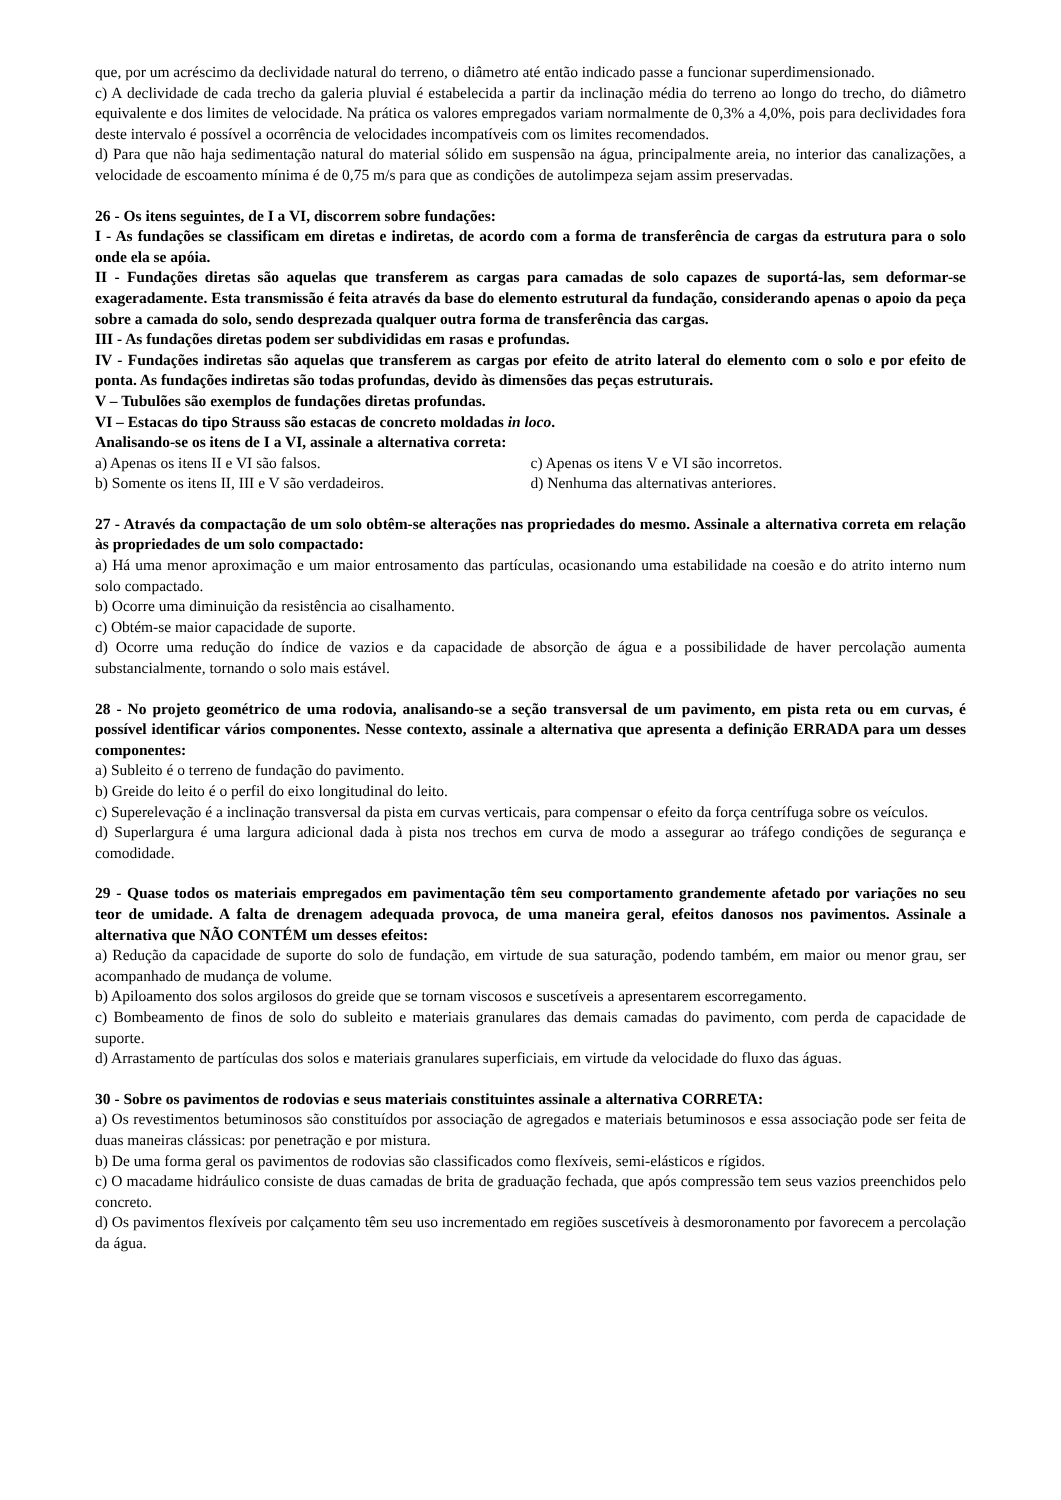que, por um acréscimo da declividade natural do terreno, o diâmetro até então indicado passe a funcionar superdimensionado.
c) A declividade de cada trecho da galeria pluvial é estabelecida a partir da inclinação média do terreno ao longo do trecho, do diâmetro equivalente e dos limites de velocidade. Na prática os valores empregados variam normalmente de 0,3% a 4,0%, pois para declividades fora deste intervalo é possível a ocorrência de velocidades incompatíveis com os limites recomendados.
d) Para que não haja sedimentação natural do material sólido em suspensão na água, principalmente areia, no interior das canalizações, a velocidade de escoamento mínima é de 0,75 m/s para que as condições de autolimpeza sejam assim preservadas.
26 - Os itens seguintes, de I a VI, discorrem sobre fundações:
I - As fundações se classificam em diretas e indiretas, de acordo com a forma de transferência de cargas da estrutura para o solo onde ela se apóia.
II - Fundações diretas são aquelas que transferem as cargas para camadas de solo capazes de suportá-las, sem deformar-se exageradamente. Esta transmissão é feita através da base do elemento estrutural da fundação, considerando apenas o apoio da peça sobre a camada do solo, sendo desprezada qualquer outra forma de transferência das cargas.
III - As fundações diretas podem ser subdivididas em rasas e profundas.
IV - Fundações indiretas são aquelas que transferem as cargas por efeito de atrito lateral do elemento com o solo e por efeito de ponta. As fundações indiretas são todas profundas, devido às dimensões das peças estruturais.
V – Tubulões são exemplos de fundações diretas profundas.
VI – Estacas do tipo Strauss são estacas de concreto moldadas in loco.
Analisando-se os itens de I a VI, assinale a alternativa correta:
a) Apenas os itens II e VI são falsos.
c) Apenas os itens V e VI são incorretos.
b) Somente os itens II, III e V são verdadeiros.
d) Nenhuma das alternativas anteriores.
27 - Através da compactação de um solo obtêm-se alterações nas propriedades do mesmo. Assinale a alternativa correta em relação às propriedades de um solo compactado:
a) Há uma menor aproximação e um maior entrosamento das partículas, ocasionando uma estabilidade na coesão e do atrito interno num solo compactado.
b) Ocorre uma diminuição da resistência ao cisalhamento.
c) Obtém-se maior capacidade de suporte.
d) Ocorre uma redução do índice de vazios e da capacidade de absorção de água e a possibilidade de haver percolação aumenta substancialmente, tornando o solo mais estável.
28 - No projeto geométrico de uma rodovia, analisando-se a seção transversal de um pavimento, em pista reta ou em curvas, é possível identificar vários componentes. Nesse contexto, assinale a alternativa que apresenta a definição ERRADA para um desses componentes:
a) Subleito é o terreno de fundação do pavimento.
b) Greide do leito é o perfil do eixo longitudinal do leito.
c) Superelevação é a inclinação transversal da pista em curvas verticais, para compensar o efeito da força centrífuga sobre os veículos.
d) Superlargura é uma largura adicional dada à pista nos trechos em curva de modo a assegurar ao tráfego condições de segurança e comodidade.
29 - Quase todos os materiais empregados em pavimentação têm seu comportamento grandemente afetado por variações no seu teor de umidade. A falta de drenagem adequada provoca, de uma maneira geral, efeitos danosos nos pavimentos. Assinale a alternativa que NÃO CONTÉM um desses efeitos:
a) Redução da capacidade de suporte do solo de fundação, em virtude de sua saturação, podendo também, em maior ou menor grau, ser acompanhado de mudança de volume.
b) Apiloamento dos solos argilosos do greide que se tornam viscosos e suscetíveis a apresentarem escorregamento.
c) Bombeamento de finos de solo do subleito e materiais granulares das demais camadas do pavimento, com perda de capacidade de suporte.
d) Arrastamento de partículas dos solos e materiais granulares superficiais, em virtude da velocidade do fluxo das águas.
30 - Sobre os pavimentos de rodovias e seus materiais constituintes assinale a alternativa CORRETA:
a) Os revestimentos betuminosos são constituídos por associação de agregados e materiais betuminosos e essa associação pode ser feita de duas maneiras clássicas: por penetração e por mistura.
b) De uma forma geral os pavimentos de rodovias são classificados como flexíveis, semi-elásticos e rígidos.
c) O macadame hidráulico consiste de duas camadas de brita de graduação fechada, que após compressão tem seus vazios preenchidos pelo concreto.
d) Os pavimentos flexíveis por calçamento têm seu uso incrementado em regiões suscetíveis à desmoronamento por favorecem a percolação da água.